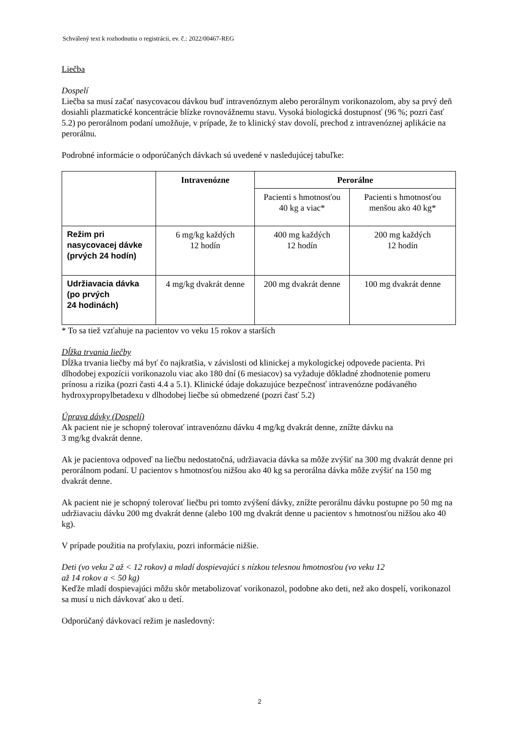Schválený text k rozhodnutiu o registrácii, ev. č.: 2022/00467-REG
Liečba
Dospelí
Liečba sa musí začať nasycovacou dávkou buď intravenóznym alebo perorálnym vorikonazolom, aby sa prvý deň dosiahli plazmatické koncentrácie blízke rovnovážnemu stavu. Vysoká biologická dostupnosť (96 %; pozri časť 5.2) po perorálnom podaní umožňuje, v prípade, že to klinický stav dovolí, prechod z intravenóznej aplikácie na perorálnu.
Podrobné informácie o odporúčaných dávkach sú uvedené v nasledujúcej tabuľke:
| | Intravenózne | Perorálne | |
| --- | --- | --- | --- |
| | | Pacienti s hmotnosťou 40 kg a viac* | Pacienti s hmotnosťou menšou ako 40 kg* |
| Režim pri nasycovacej dávke (prvých 24 hodín) | 6 mg/kg každých 12 hodín | 400 mg každých 12 hodín | 200 mg každých 12 hodín |
| Udržiavacia dávka (po prvých 24 hodinách) | 4 mg/kg dvakrát denne | 200 mg dvakrát denne | 100 mg dvakrát denne |
* To sa tiež vzťahuje na pacientov vo veku 15 rokov a starších
Dĺžka trvania liečby
Dĺžka trvania liečby má byť čo najkratšia, v závislosti od klinickej a mykologickej odpovede pacienta. Pri dlhodobej expozícii vorikonazolu viac ako 180 dní (6 mesiacov) sa vyžaduje dôkladné zhodnotenie pomeru prínosu a rizika (pozri časti 4.4 a 5.1). Klinické údaje dokazujúce bezpečnosť intravenózne podávaného hydroxypropylbetadexu v dlhodobej liečbe sú obmedzené (pozri časť 5.2)
Úprava dávky (Dospelí)
Ak pacient nie je schopný tolerovať intravenóznu dávku 4 mg/kg dvakrát denne, znížte dávku na
3 mg/kg dvakrát denne.
Ak je pacientova odpoveď na liečbu nedostatočná, udržiavacia dávka sa môže zvýšiť na 300 mg dvakrát denne pri perorálnom podaní. U pacientov s hmotnosťou nižšou ako 40 kg sa perorálna dávka môže zvýšiť na 150 mg dvakrát denne.
Ak pacient nie je schopný tolerovať liečbu pri tomto zvýšení dávky, znížte perorálnu dávku postupne po 50 mg na udržiavaciu dávku 200 mg dvakrát denne (alebo 100 mg dvakrát denne u pacientov s hmotnosťou nižšou ako 40 kg).
V prípade použitia na profylaxiu, pozri informácie nižšie.
Deti (vo veku 2 až < 12 rokov) a mladí dospievajúci s nízkou telesnou hmotnosťou (vo veku 12
až 14 rokov a < 50 kg)
Keďže mladí dospievajúci môžu skôr metabolizovať vorikonazol, podobne ako deti, než ako dospelí, vorikonazol sa musí u nich dávkovať ako u detí.
Odporúčaný dávkovací režim je nasledovný:
2